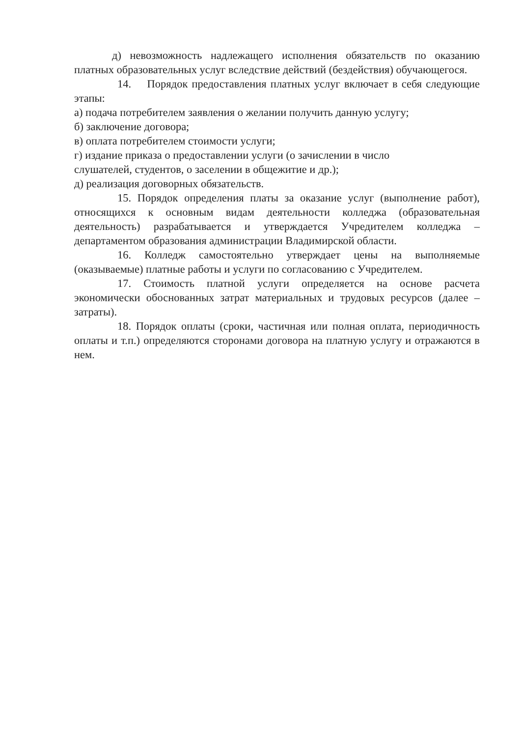д) невозможность надлежащего исполнения обязательств по оказанию платных образовательных услуг вследствие действий (бездействия) обучающегося.
14. Порядок предоставления платных услуг включает в себя следующие этапы:
а) подача потребителем заявления о желании получить данную услугу;
б) заключение договора;
в) оплата потребителем стоимости услуги;
г) издание приказа о предоставлении услуги (о зачислении в число
слушателей, студентов, о заселении в общежитие и др.);
д) реализация договорных обязательств.
15. Порядок определения платы за оказание услуг (выполнение работ), относящихся к основным видам деятельности колледжа (образовательная деятельность) разрабатывается и утверждается Учредителем колледжа – департаментом образования администрации Владимирской области.
16. Колледж самостоятельно утверждает цены на выполняемые (оказываемые) платные работы и услуги по согласованию с Учредителем.
17. Стоимость платной услуги определяется на основе расчета экономически обоснованных затрат материальных и трудовых ресурсов (далее – затраты).
18. Порядок оплаты (сроки, частичная или полная оплата, периодичность оплаты и т.п.) определяются сторонами договора на платную услугу и отражаются в нем.